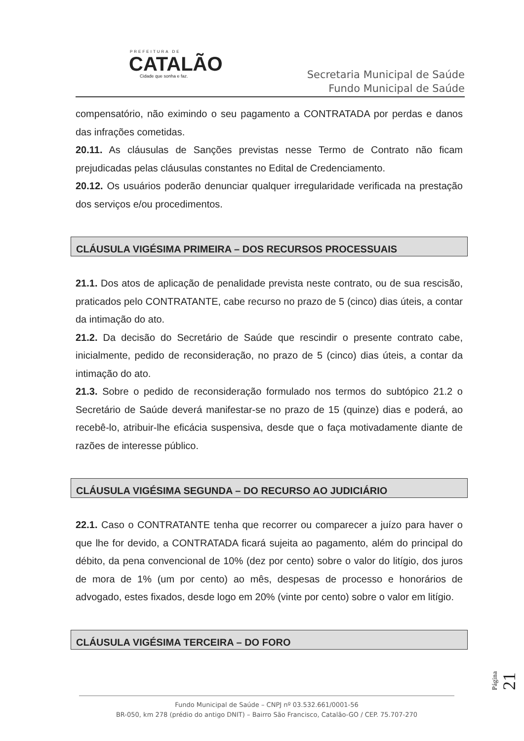PREFEITURA DE
CATALÃO
Cidade que sonha e faz.
Secretaria Municipal de Saúde
Fundo Municipal de Saúde
compensatório, não eximindo o seu pagamento a CONTRATADA por perdas e danos das infrações cometidas.
20.11. As cláusulas de Sanções previstas nesse Termo de Contrato não ficam prejudicadas pelas cláusulas constantes no Edital de Credenciamento.
20.12. Os usuários poderão denunciar qualquer irregularidade verificada na prestação dos serviços e/ou procedimentos.
CLÁUSULA VIGÉSIMA PRIMEIRA – DOS RECURSOS PROCESSUAIS
21.1. Dos atos de aplicação de penalidade prevista neste contrato, ou de sua rescisão, praticados pelo CONTRATANTE, cabe recurso no prazo de 5 (cinco) dias úteis, a contar da intimação do ato.
21.2. Da decisão do Secretário de Saúde que rescindir o presente contrato cabe, inicialmente, pedido de reconsideração, no prazo de 5 (cinco) dias úteis, a contar da intimação do ato.
21.3. Sobre o pedido de reconsideração formulado nos termos do subtópico 21.2 o Secretário de Saúde deverá manifestar-se no prazo de 15 (quinze) dias e poderá, ao recebê-lo, atribuir-lhe eficácia suspensiva, desde que o faça motivadamente diante de razões de interesse público.
CLÁUSULA VIGÉSIMA SEGUNDA – DO RECURSO AO JUDICIÁRIO
22.1. Caso o CONTRATANTE tenha que recorrer ou comparecer a juízo para haver o que lhe for devido, a CONTRATADA ficará sujeita ao pagamento, além do principal do débito, da pena convencional de 10% (dez por cento) sobre o valor do litígio, dos juros de mora de 1% (um por cento) ao mês, despesas de processo e honorários de advogado, estes fixados, desde logo em 20% (vinte por cento) sobre o valor em litígio.
CLÁUSULA VIGÉSIMA TERCEIRA – DO FORO
Página 21
Fundo Municipal de Saúde – CNPJ nº 03.532.661/0001-56
BR-050, km 278 (prédio do antigo DNIT) – Bairro São Francisco, Catalão-GO / CEP. 75.707-270